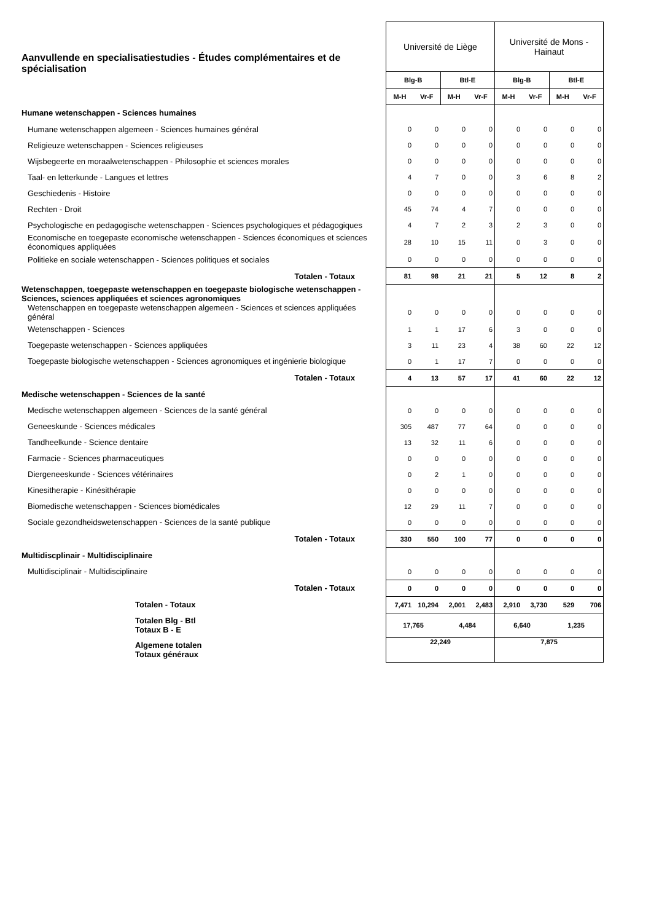| Aanvullende en specialisatiestudies - Études complémentaires et de spécialisation | Université de Liège | | | | Université de Mons - Hainaut | | | |
| | Blg-B | | Btl-E | | Blg-B | | Btl-E | |
| | M-H | Vr-F | M-H | Vr-F | M-H | Vr-F | M-H | Vr-F |
| Humane wetenschappen - Sciences humaines | | | | | | | | |
| Humane wetenschappen algemeen - Sciences humaines général | 0 | 0 | 0 | 0 | 0 | 0 | 0 | 0 |
| Religieuze wetenschappen - Sciences religieuses | 0 | 0 | 0 | 0 | 0 | 0 | 0 | 0 |
| Wijsbegeerte en moraalwetenschappen - Philosophie et sciences morales | 0 | 0 | 0 | 0 | 0 | 0 | 0 | 0 |
| Taal- en letterkunde - Langues et lettres | 4 | 7 | 0 | 0 | 3 | 6 | 8 | 2 |
| Geschiedenis - Histoire | 0 | 0 | 0 | 0 | 0 | 0 | 0 | 0 |
| Rechten - Droit | 45 | 74 | 4 | 7 | 0 | 0 | 0 | 0 |
| Psychologische en pedagogische wetenschappen - Sciences psychologiques et pédagogiques | 4 | 7 | 2 | 3 | 2 | 3 | 0 | 0 |
| Economische en toegepaste economische wetenschappen - Sciences économiques et sciences économiques appliquées | 28 | 10 | 15 | 11 | 0 | 3 | 0 | 0 |
| Politieke en sociale wetenschappen - Sciences politiques et sociales | 0 | 0 | 0 | 0 | 0 | 0 | 0 | 0 |
| Totalen - Totaux | 81 | 98 | 21 | 21 | 5 | 12 | 8 | 2 |
| Wetenschappen, toegepaste wetenschappen en toegepaste biologische wetenschappen - Sciences, sciences appliquées et sciences agronomiques | | | | | | | | |
| Wetenschappen en toegepaste wetenschappen algemeen - Sciences et sciences appliquées général | 0 | 0 | 0 | 0 | 0 | 0 | 0 | 0 |
| Wetenschappen - Sciences | 1 | 1 | 17 | 6 | 3 | 0 | 0 | 0 |
| Toegepaste wetenschappen - Sciences appliquées | 3 | 11 | 23 | 4 | 38 | 60 | 22 | 12 |
| Toegepaste biologische wetenschappen - Sciences agronomiques et ingénierie biologique | 0 | 1 | 17 | 7 | 0 | 0 | 0 | 0 |
| Totalen - Totaux | 4 | 13 | 57 | 17 | 41 | 60 | 22 | 12 |
| Medische wetenschappen - Sciences de la santé | | | | | | | | |
| Medische wetenschappen algemeen - Sciences de la santé général | 0 | 0 | 0 | 0 | 0 | 0 | 0 | 0 |
| Geneeskunde - Sciences médicales | 305 | 487 | 77 | 64 | 0 | 0 | 0 | 0 |
| Tandheelkunde - Science dentaire | 13 | 32 | 11 | 6 | 0 | 0 | 0 | 0 |
| Farmacie - Sciences pharmaceutiques | 0 | 0 | 0 | 0 | 0 | 0 | 0 | 0 |
| Diergeneeskunde - Sciences vétérinaires | 0 | 2 | 1 | 0 | 0 | 0 | 0 | 0 |
| Kinesitherapie - Kinésithérapie | 0 | 0 | 0 | 0 | 0 | 0 | 0 | 0 |
| Biomedische wetenschappen - Sciences biomédicales | 12 | 29 | 11 | 7 | 0 | 0 | 0 | 0 |
| Sociale gezondheidswetenschappen - Sciences de la santé publique | 0 | 0 | 0 | 0 | 0 | 0 | 0 | 0 |
| Totalen - Totaux | 330 | 550 | 100 | 77 | 0 | 0 | 0 | 0 |
| Multidiscplinair - Multidisciplinaire | | | | | | | | |
| Multidisciplinair - Multidisciplinaire | 0 | 0 | 0 | 0 | 0 | 0 | 0 | 0 |
| Totalen - Totaux | 0 | 0 | 0 | 0 | 0 | 0 | 0 | 0 |
| Totalen - Totaux | 7,471 | 10,294 | 2,001 | 2,483 | 2,910 | 3,730 | 529 | 706 |
| Totalen Blg - Btl Totaux B - E | 17,765 | | 4,484 | | 6,640 | | 1,235 | |
| Algemene totalen Totaux généraux | 22,249 | | | | 7,875 | | | |